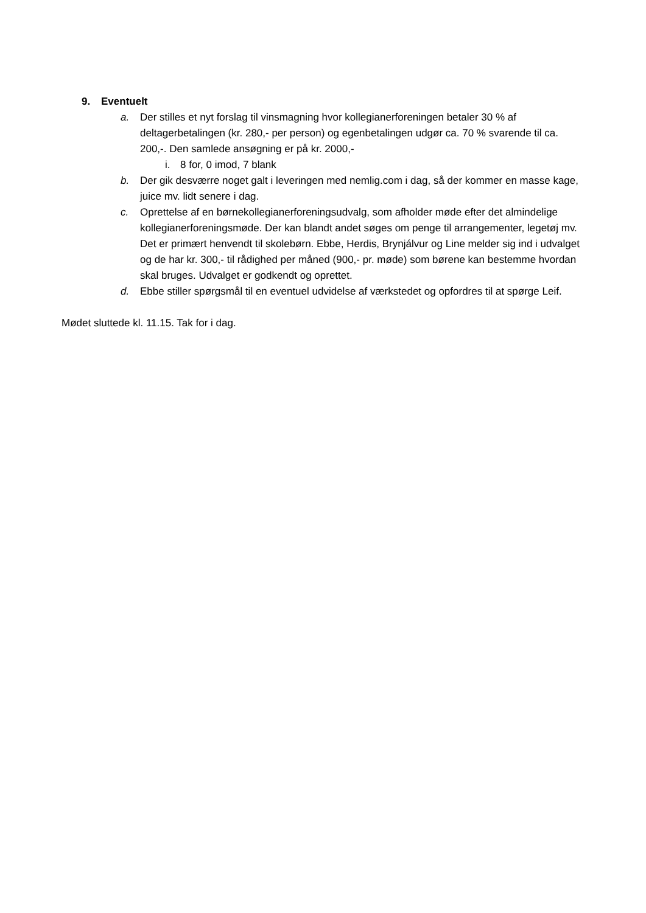9. Eventuelt
a. Der stilles et nyt forslag til vinsmagning hvor kollegianerforeningen betaler 30 % af deltagerbetalingen (kr. 280,- per person) og egenbetalingen udgør ca. 70 % svarende til ca. 200,-. Den samlede ansøgning er på kr. 2000,-
i. 8 for, 0 imod, 7 blank
b. Der gik desværre noget galt i leveringen med nemlig.com i dag, så der kommer en masse kage, juice mv. lidt senere i dag.
c. Oprettelse af en børnekollegianerforeningsudvalg, som afholder møde efter det almindelige kollegianerforeningsmøde. Der kan blandt andet søges om penge til arrangementer, legetøj mv. Det er primært henvendt til skolebørn. Ebbe, Herdis, Brynjálvur og Line melder sig ind i udvalget og de har kr. 300,- til rådighed per måned (900,- pr. møde) som børene kan bestemme hvordan skal bruges. Udvalget er godkendt og oprettet.
d. Ebbe stiller spørgsmål til en eventuel udvidelse af værkstedet og opfordres til at spørge Leif.
Mødet sluttede kl. 11.15. Tak for i dag.